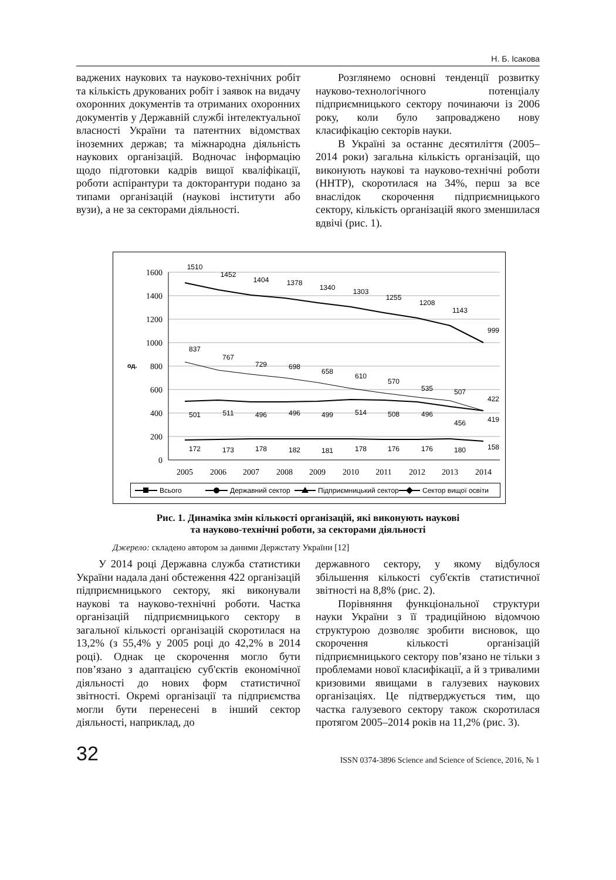Н. Б. Ісакова
ваджених наукових та науково-технічних робіт та кількість друкованих робіт і заявок на видачу охоронних документів та отриманих охоронних документів у Державній службі інтелектуальної власності України та патентних відомствах іноземних держав; та міжнародна діяльність наукових організацій. Водночас інформацію щодо підготовки кадрів вищої кваліфікації, роботи аспірантури та докторантури подано за типами організацій (наукові інститути або вузи), а не за секторами діяльності.
Розглянемо основні тенденції розвитку науково-технологічного потенціалу підприємницького сектору починаючи із 2006 року, коли було запроваджено нову класифікацію секторів науки.
В Україні за останнє десятиліття (2005–2014 роки) загальна кількість організацій, що виконують наукові та науково-технічні роботи (ННТР), скоротилася на 34%, перш за все внаслідок скорочення підприємницького сектору, кількість організацій якого зменшилася вдвічі (рис. 1).
1600
1400
1200
1000
800
600
400
200
0
од.
2005
2006
2007
2008
2009
2010
2011
2012
2013
2014
1510
1452
1404
1378
1340
1303
1255
1208
1143
999
837
767
729
698
658
610
570
535
507
422
501
511
496
496
499
514
508
496
456
419
172
173
178
182
181
178
176
176
180
158
Всього
Державний сектор
Підприємницький сектор
Сектор вищої освіти
Рис. 1. Динаміка змін кількості організацій, які виконують наукові
та науково-технічні роботи, за секторами діяльності
Джерело: складено автором за даними Держстату України [12]
У 2014 році Державна служба статистики України надала дані обстеження 422 організацій підприємницького сектору, які виконували наукові та науково-технічні роботи. Частка організацій підприємницького сектору в загальної кількості організацій скоротилася на 13,2% (з 55,4% у 2005 році до 42,2% в 2014 році). Однак це скорочення могло бути пов’язано з адаптацією суб'єктів економічної діяльності до нових форм статистичної звітності. Окремі організації та підприємства могли бути перенесені в інший сектор діяльності, наприклад, до
державного сектору, у якому відбулося збільшення кількості суб'єктів статистичної звітності на 8,8% (рис. 2).
Порівняння функціональної структури науки України з її традиційною відомчою структурою дозволяє зробити висновок, що скорочення кількості організацій підприємницького сектору пов’язано не тільки з проблемами нової класифікації, а й з тривалими кризовими явищами в галузевих наукових організаціях. Це підтверджується тим, що частка галузевого сектору також скоротилася протягом 2005–2014 років на 11,2% (рис. 3).
32 ISSN 0374-3896 Science and Science of Science, 2016, № 1